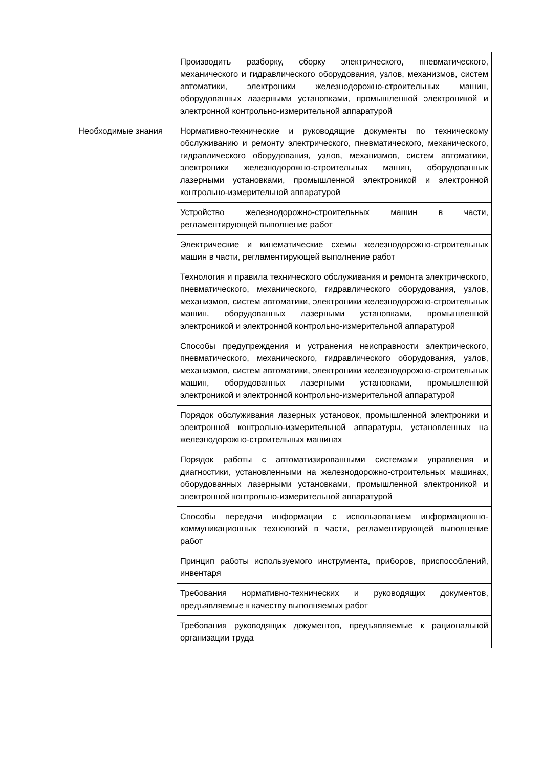| | Производить разборку, сборку электрического, пневматического, механического и гидравлического оборудования, узлов, механизмов, систем автоматики, электроники железнодорожно-строительных машин, оборудованных лазерными установками, промышленной электроникой и электронной контрольно-измерительной аппаратурой |
| Необходимые знания | Нормативно-технические и руководящие документы по техническому обслуживанию и ремонту электрического, пневматического, механического, гидравлического оборудования, узлов, механизмов, систем автоматики, электроники железнодорожно-строительных машин, оборудованных лазерными установками, промышленной электроникой и электронной контрольно-измерительной аппаратурой |
| | Устройство железнодорожно-строительных машин в части, регламентирующей выполнение работ |
| | Электрические и кинематические схемы железнодорожно-строительных машин в части, регламентирующей выполнение работ |
| | Технология и правила технического обслуживания и ремонта электрического, пневматического, механического, гидравлического оборудования, узлов, механизмов, систем автоматики, электроники железнодорожно-строительных машин, оборудованных лазерными установками, промышленной электроникой и электронной контрольно-измерительной аппаратурой |
| | Способы предупреждения и устранения неисправности электрического, пневматического, механического, гидравлического оборудования, узлов, механизмов, систем автоматики, электроники железнодорожно-строительных машин, оборудованных лазерными установками, промышленной электроникой и электронной контрольно-измерительной аппаратурой |
| | Порядок обслуживания лазерных установок, промышленной электроники и электронной контрольно-измерительной аппаратуры, установленных на железнодорожно-строительных машинах |
| | Порядок работы с автоматизированными системами управления и диагностики, установленными на железнодорожно-строительных машинах, оборудованных лазерными установками, промышленной электроникой и электронной контрольно-измерительной аппаратурой |
| | Способы передачи информации с использованием информационно-коммуникационных технологий в части, регламентирующей выполнение работ |
| | Принцип работы используемого инструмента, приборов, приспособлений, инвентаря |
| | Требования нормативно-технических и руководящих документов, предъявляемые к качеству выполняемых работ |
| | Требования руководящих документов, предъявляемые к рациональной организации труда |